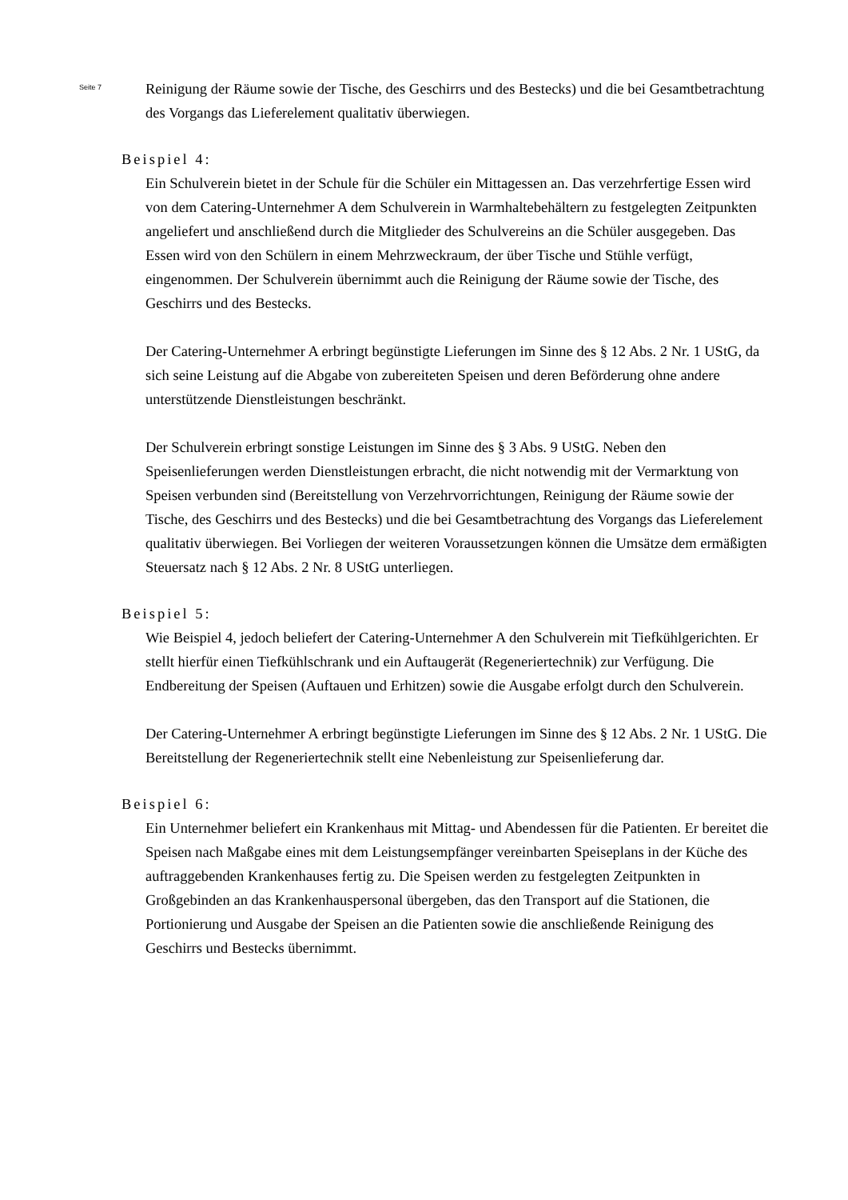Seite 7
Reinigung der Räume sowie der Tische, des Geschirrs und des Bestecks) und die bei Gesamtbetrachtung des Vorgangs das Lieferelement qualitativ überwiegen.
Beispiel 4:
Ein Schulverein bietet in der Schule für die Schüler ein Mittagessen an. Das verzehrfertige Essen wird von dem Catering-Unternehmer A dem Schulverein in Warmhaltebehältern zu festgelegten Zeitpunkten angeliefert und anschließend durch die Mitglieder des Schulvereins an die Schüler ausgegeben. Das Essen wird von den Schülern in einem Mehrzweckraum, der über Tische und Stühle verfügt, eingenommen. Der Schulverein übernimmt auch die Reinigung der Räume sowie der Tische, des Geschirrs und des Bestecks.
Der Catering-Unternehmer A erbringt begünstigte Lieferungen im Sinne des § 12 Abs. 2 Nr. 1 UStG, da sich seine Leistung auf die Abgabe von zubereiteten Speisen und deren Beförderung ohne andere unterstützende Dienstleistungen beschränkt.
Der Schulverein erbringt sonstige Leistungen im Sinne des § 3 Abs. 9 UStG. Neben den Speisenlieferungen werden Dienstleistungen erbracht, die nicht notwendig mit der Vermarktung von Speisen verbunden sind (Bereitstellung von Verzehrvorrichtungen, Reinigung der Räume sowie der Tische, des Geschirrs und des Bestecks) und die bei Gesamtbetrachtung des Vorgangs das Lieferelement qualitativ überwiegen. Bei Vorliegen der weiteren Voraussetzungen können die Umsätze dem ermäßigten Steuersatz nach § 12 Abs. 2 Nr. 8 UStG unterliegen.
Beispiel 5:
Wie Beispiel 4, jedoch beliefert der Catering-Unternehmer A den Schulverein mit Tiefkühlgerichten. Er stellt hierfür einen Tiefkühlschrank und ein Auftaugerät (Regeneriertechnik) zur Verfügung. Die Endbereitung der Speisen (Auftauen und Erhitzen) sowie die Ausgabe erfolgt durch den Schulverein.
Der Catering-Unternehmer A erbringt begünstigte Lieferungen im Sinne des § 12 Abs. 2 Nr. 1 UStG. Die Bereitstellung der Regeneriertechnik stellt eine Nebenleistung zur Speisenlieferung dar.
Beispiel 6:
Ein Unternehmer beliefert ein Krankenhaus mit Mittag- und Abendessen für die Patienten. Er bereitet die Speisen nach Maßgabe eines mit dem Leistungsempfänger vereinbarten Speiseplans in der Küche des auftraggebenden Krankenhauses fertig zu. Die Speisen werden zu festgelegten Zeitpunkten in Großgebinden an das Krankenhauspersonal übergeben, das den Transport auf die Stationen, die Portionierung und Ausgabe der Speisen an die Patienten sowie die anschließende Reinigung des Geschirrs und Bestecks übernimmt.